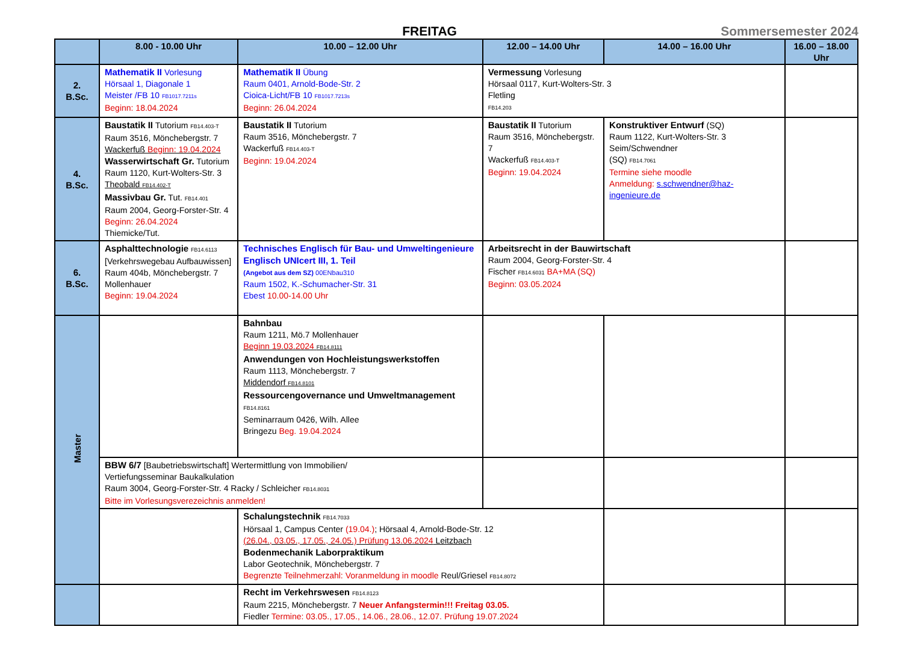FREITAG
Sommersemester 2024
| | 8.00 - 10.00 Uhr | 10.00 – 12.00 Uhr | 12.00 – 14.00 Uhr | 14.00 – 16.00 Uhr | 16.00 – 18.00 Uhr |
| --- | --- | --- | --- | --- | --- |
| 2. B.Sc. | Mathematik II Vorlesung Hörsaal 1, Diagonale 1 Meister /FB 10 FB1017.7211s Beginn: 18.04.2024 | Mathematik II Übung Raum 0401, Arnold-Bode-Str. 2 Cioica-Licht/FB 10 FB1017.7213s Beginn: 26.04.2024 | Vermessung Vorlesung Hörsaal 0117, Kurt-Wolters-Str. 3 Fletling FB14.203 | | |
| 4. B.Sc. | Baustatik II Tutorium FB14.403-T Raum 3516, Mönchebergstr. 7 Wackerfuß Beginn: 19.04.2024 Wasserwirtschaft Gr. Tutorium Raum 1120, Kurt-Wolters-Str. 3 Theobald FB14.402-T Massivbau Gr. Tut. FB14.401 Raum 2004, Georg-Forster-Str. 4 Beginn: 26.04.2024 Thiemicke/Tut. | Baustatik II Tutorium Raum 3516, Mönchebergstr. 7 Wackerfuß FB14.403-T Beginn: 19.04.2024 | Baustatik II Tutorium Raum 3516, Mönchebergstr. 7 Wackerfuß FB14.403-T Beginn: 19.04.2024 | Konstruktiver Entwurf (SQ) Raum 1122, Kurt-Wolters-Str. 3 Seim/Schwendner (SQ) FB14.7061 Termine siehe moodle Anmeldung: s.schwendner@haz-ingenieure.de | |
| 6. B.Sc. | Asphalttechnologie FB14.6113 [Verkehrswegebau Aufbauwissen] Raum 404b, Mönchebergstr. 7 Mollenhauer Beginn: 19.04.2024 | Technisches Englisch für Bau- und Umweltingenieure Englisch UNIcert III, 1. Teil (Angebot aus dem SZ) 00ENbau310 Raum 1502, K.-Schumacher-Str. 31 Ebest 10.00-14.00 Uhr | Arbeitsrecht in der Bauwirtschaft Raum 2004, Georg-Forster-Str. 4 Fischer FB14.6031 BA+MA (SQ) Beginn: 03.05.2024 | | |
| Master | | Bahnbau Raum 1211, Mö.7 Mollenhauer Beginn 19.03.2024 FB14.8111 Anwendungen von Hochleistungswerkstoffen Raum 1113, Mönchebergstr. 7 Middendorf FB14.8101 Ressourcengovernance und Umweltmanagement FB14.8161 Seminarraum 0426, Wilh. Allee Bringezu Beg. 19.04.2024 | | | |
| | BBW 6/7 [Baubetriebswirtschaft] Wertermittlung von Immobilien/ Vertiefungsseminar Baukalkulation Raum 3004, Georg-Forster-Str. 4 Racky / Schleicher FB14.8031 Bitte im Vorlesungsverezeichnis anmelden! | | | | |
| | | Schalungstechnik FB14.7033 Hörsaal 1, Campus Center (19.04.) ; Hörsaal 4, Arnold-Bode-Str. 12 (26.04., 03.05., 17.05., 24.05.) Prüfung 13.06.2024 Leitzbach Bodenmechanik Laborpraktikum Labor Geotechnik, Mönchebergstr. 7 Begrenzte Teilnehmerzahl: Voranmeldung in moodle Reul/Griesel FB14.8072 | | | |
| | | Recht im Verkehrswesen FB14.8123 Raum 2215, Mönchebergstr. 7 Neuer Anfangstermin!!! Freitag 03.05. Fiedler Termine: 03.05., 17.05., 14.06., 28.06., 12.07. Prüfung 19.07.2024 | | | |